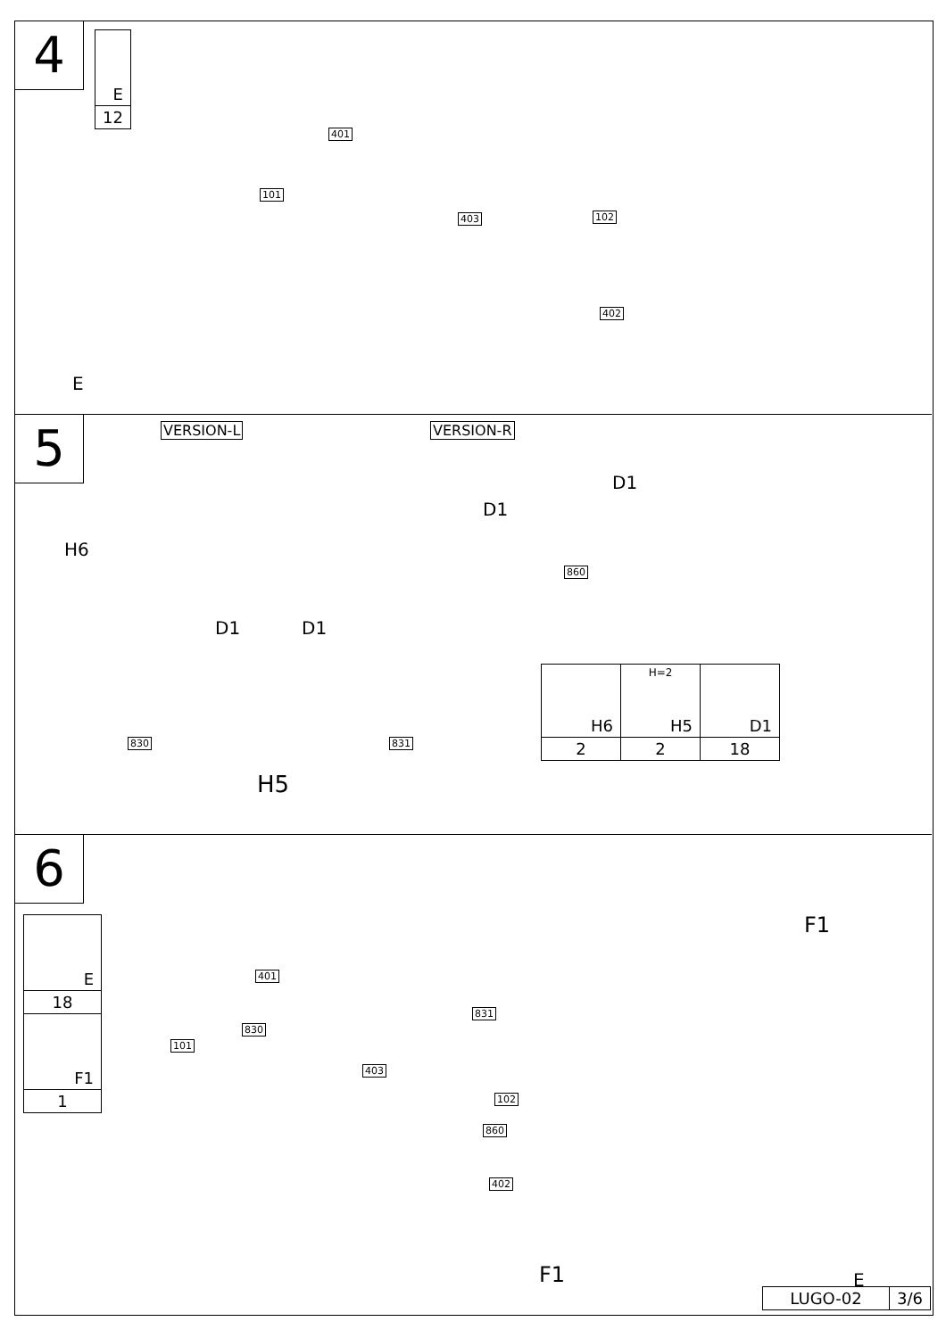4
| E |
| 12 |
401
101
403 102
402
E
5
VERSION-L VERSION-R
H6
D1 D1
D1
D1
860
830 831
H5
| H6 | H=2 H5 | D1 |
| 2 | 2 | 18 |
6
| E |
| 18 |
| F1 |
| 1 |
401
101
830
831
403
102
860
402
F1
F1
E
| LUGO-02 | 3/6 |